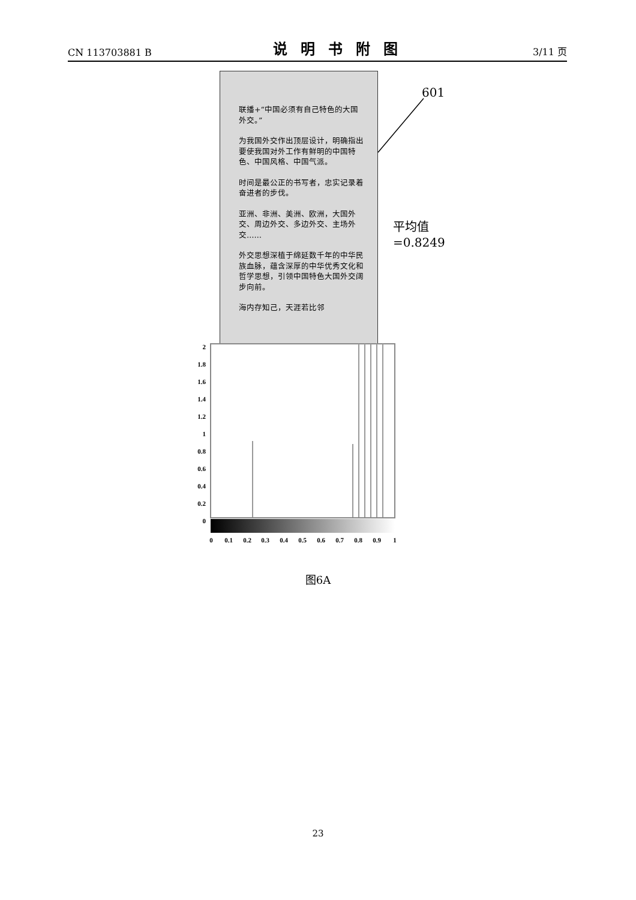CN 113703881 B 说明书附图 3/11 页
联播+“中国必须有自己特色的大国外交。”
为我国外交作出顶层设计，明确指出要使我国对外工作有鲜明的中国特色、中国风格、中国气派。
时间是最公正的书写者，忠实记录着奋进者的步伐。
亚洲、非洲、美洲、欧洲，大国外交、周边外交、多边外交、主场外交……
外交思想深植于绵延数千年的中华民族血脉，蕴含深厚的中华优秀文化和哲学思想，引领中国特色大国外交阔步向前。
海内存知己，天涯若比邻
601
平均值
=0.8249
2
1.8
1.6
1.4
1.2
1
0.8
0.6
0.4
0.2
0
0
0.1
0.2
0.3
0.4
0.5
0.6
0.7
0.8
0.9
1
图6A
23